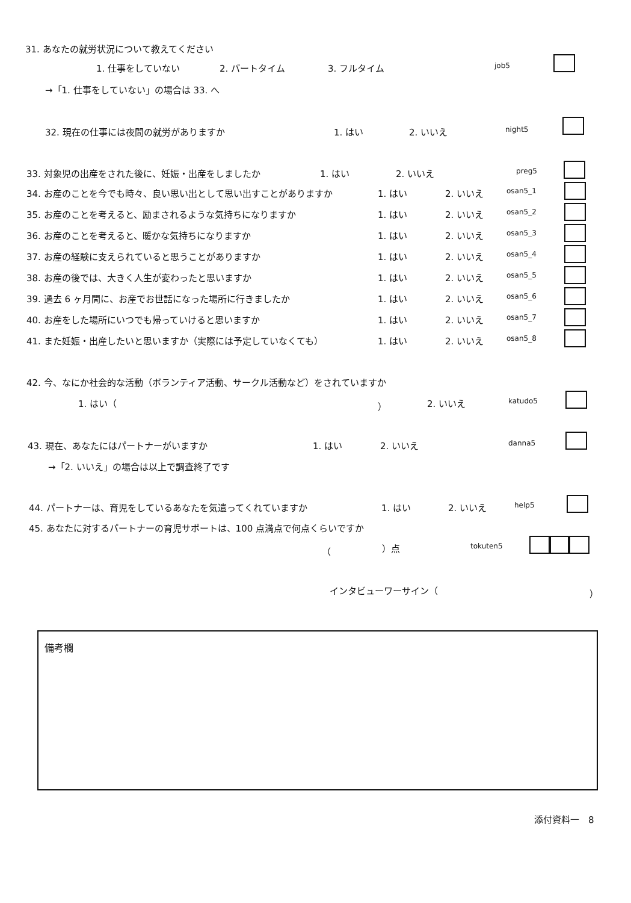31. あなたの就労状況について教えてください
1. 仕事をしていない 2. パートタイム 3. フルタイム job5
→「1. 仕事をしていない」の場合は 33. へ
32. 現在の仕事には夜間の就労がありますか 1. はい 2. いいえ night5
33. 対象児の出産をされた後に、妊娠・出産をしましたか 1. はい 2. いいえ preg5
34. お産のことを今でも時々、良い思い出として思い出すことがありますか 1. はい 2. いいえ osan5_1
35. お産のことを考えると、励まされるような気持ちになりますか 1. はい 2. いいえ osan5_2
36. お産のことを考えると、暖かな気持ちになりますか 1. はい 2. いいえ osan5_3
37. お産の経験に支えられていると思うことがありますか 1. はい 2. いいえ osan5_4
38. お産の後では、大きく人生が変わったと思いますか 1. はい 2. いいえ osan5_5
39. 過去 6 ヶ月間に、お産でお世話になった場所に行きましたか 1. はい 2. いいえ osan5_6
40. お産をした場所にいつでも帰っていけると思いますか 1. はい 2. いいえ osan5_7
41. また妊娠・出産したいと思いますか（実際には予定していなくても） 1. はい 2. いいえ osan5_8
42. 今、なにか社会的な活動（ボランティア活動、サークル活動など）をされていますか
1. はい（ ） 2. いいえ katudo5
43. 現在、あなたにはパートナーがいますか 1. はい 2. いいえ danna5
→「2. いいえ」の場合は以上で調査終了です
44. パートナーは、育児をしているあなたを気遣ってくれていますか 1. はい 2. いいえ help5
45. あなたに対するパートナーの育児サポートは、100 点満点で何点くらいですか
（ ）点 tokuten5
インタビューワーサイン（ ）
備考欄
添付資料一　8